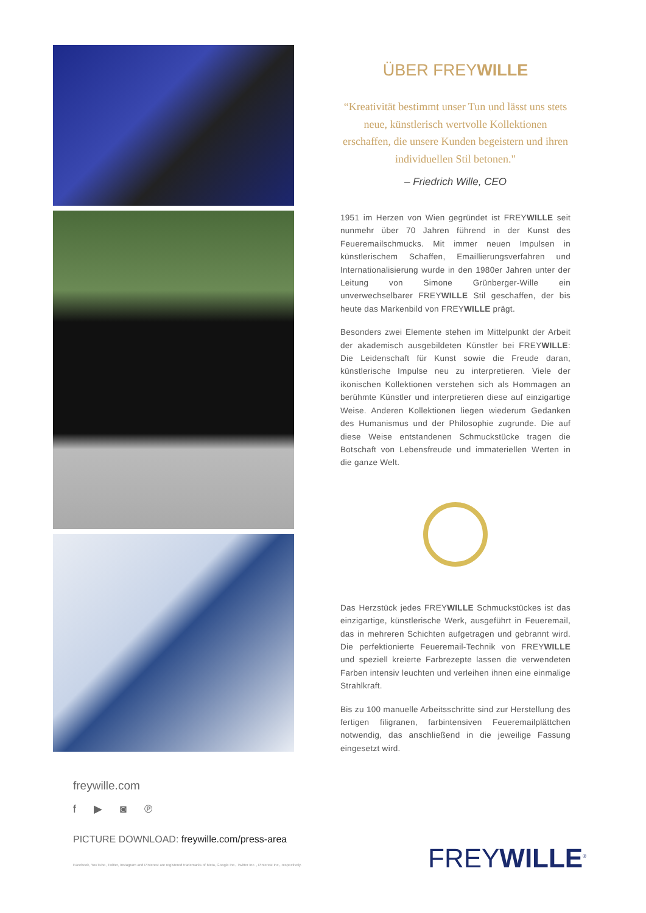ÜBER FREYWILLE
“Kreativität bestimmt unser Tun und lässt uns stets neue, künstlerisch wertvolle Kollektionen erschaffen, die unsere Kunden begeistern und ihren individuellen Stil betonen."
– Friedrich Wille, CEO
1951 im Herzen von Wien gegründet ist FREYWILLE seit nunmehr über 70 Jahren führend in der Kunst des Feueremailschmucks. Mit immer neuen Impulsen in künstlerischem Schaffen, Emaillierungsverfahren und Internationalisierung wurde in den 1980er Jahren unter der Leitung von Simone Grünberger-Wille ein unverwechselbarer FREYWILLE Stil geschaffen, der bis heute das Markenbild von FREYWILLE prägt.
Besonders zwei Elemente stehen im Mittelpunkt der Arbeit der akademisch ausgebildeten Künstler bei FREYWILLE: Die Leidenschaft für Kunst sowie die Freude daran, künstlerische Impulse neu zu interpretieren. Viele der ikonischen Kollektionen verstehen sich als Hommagen an berühmte Künstler und interpretieren diese auf einzigartige Weise. Anderen Kollektionen liegen wiederum Gedanken des Humanismus und der Philosophie zugrunde. Die auf diese Weise entstandenen Schmuckstücke tragen die Botschaft von Lebensfreude und immateriellen Werten in die ganze Welt.
Das Herzstück jedes FREYWILLE Schmuckstückes ist das einzigartige, künstlerische Werk, ausgeführt in Feueremail, das in mehreren Schichten aufgetragen und gebrannt wird. Die perfektionierte Feueremail-Technik von FREYWILLE und speziell kreierte Farbrezepte lassen die verwendeten Farben intensiv leuchten und verleihen ihnen eine einmalige Strahlkraft.
Bis zu 100 manuelle Arbeitsschritte sind zur Herstellung des fertigen filigranen, farbintensiven Feueremailplättchen notwendig, das anschließend in die jeweilige Fassung eingesetzt wird.
freywille.com
f ▶ ◙ ℗
PICTURE DOWNLOAD: freywille.com/press-area
Facebook, YouTube, Twitter, Instagram and Pinterest are registered trademarks of Meta, Google Inc., Twitter Inc. , Pinterest Inc., respectively.
FREYWILLE<sup>®</sup>